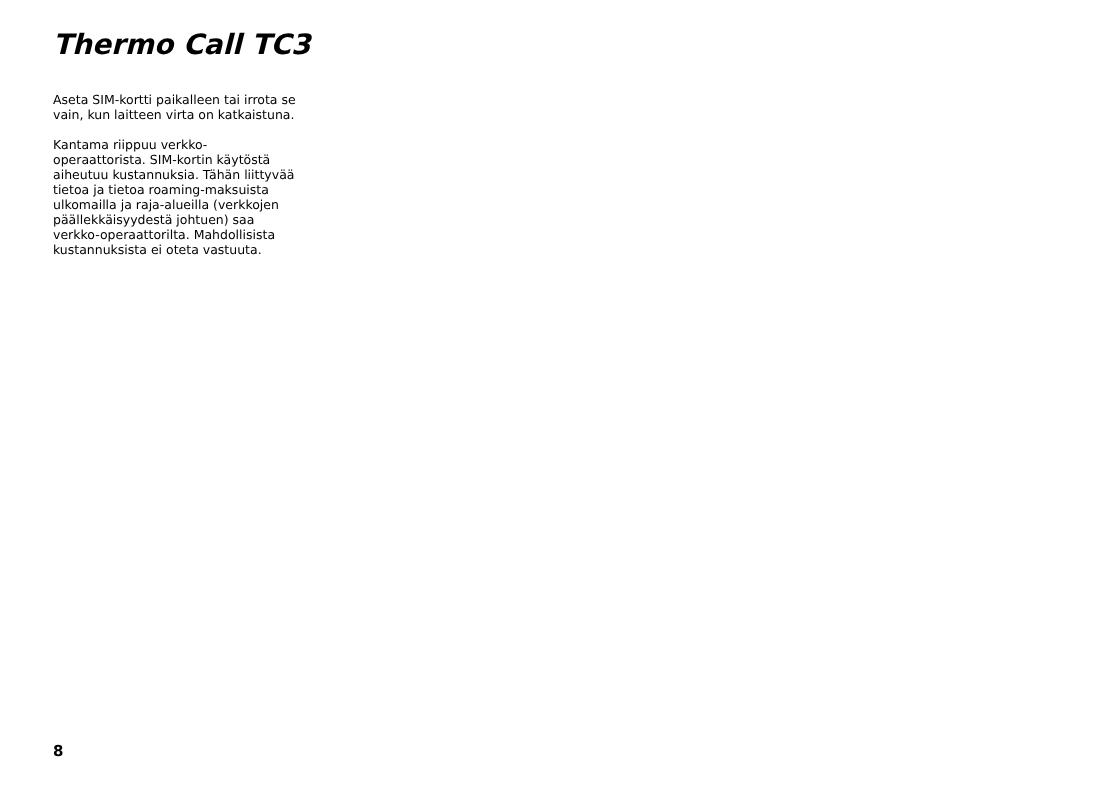Thermo Call TC3
Aseta SIM-kortti paikalleen tai irrota se
vain, kun laitteen virta on katkaistuna.
Kantama riippuu verkko-
operaattorista. SIM-kortin käytöstä
aiheutuu kustannuksia. Tähän liittyvää
tietoa ja tietoa roaming-maksuista
ulkomailla ja raja-alueilla (verkkojen
päällekkäisyydestä johtuen) saa
verkko-operaattorilta. Mahdollisista
kustannuksista ei oteta vastuuta.
8